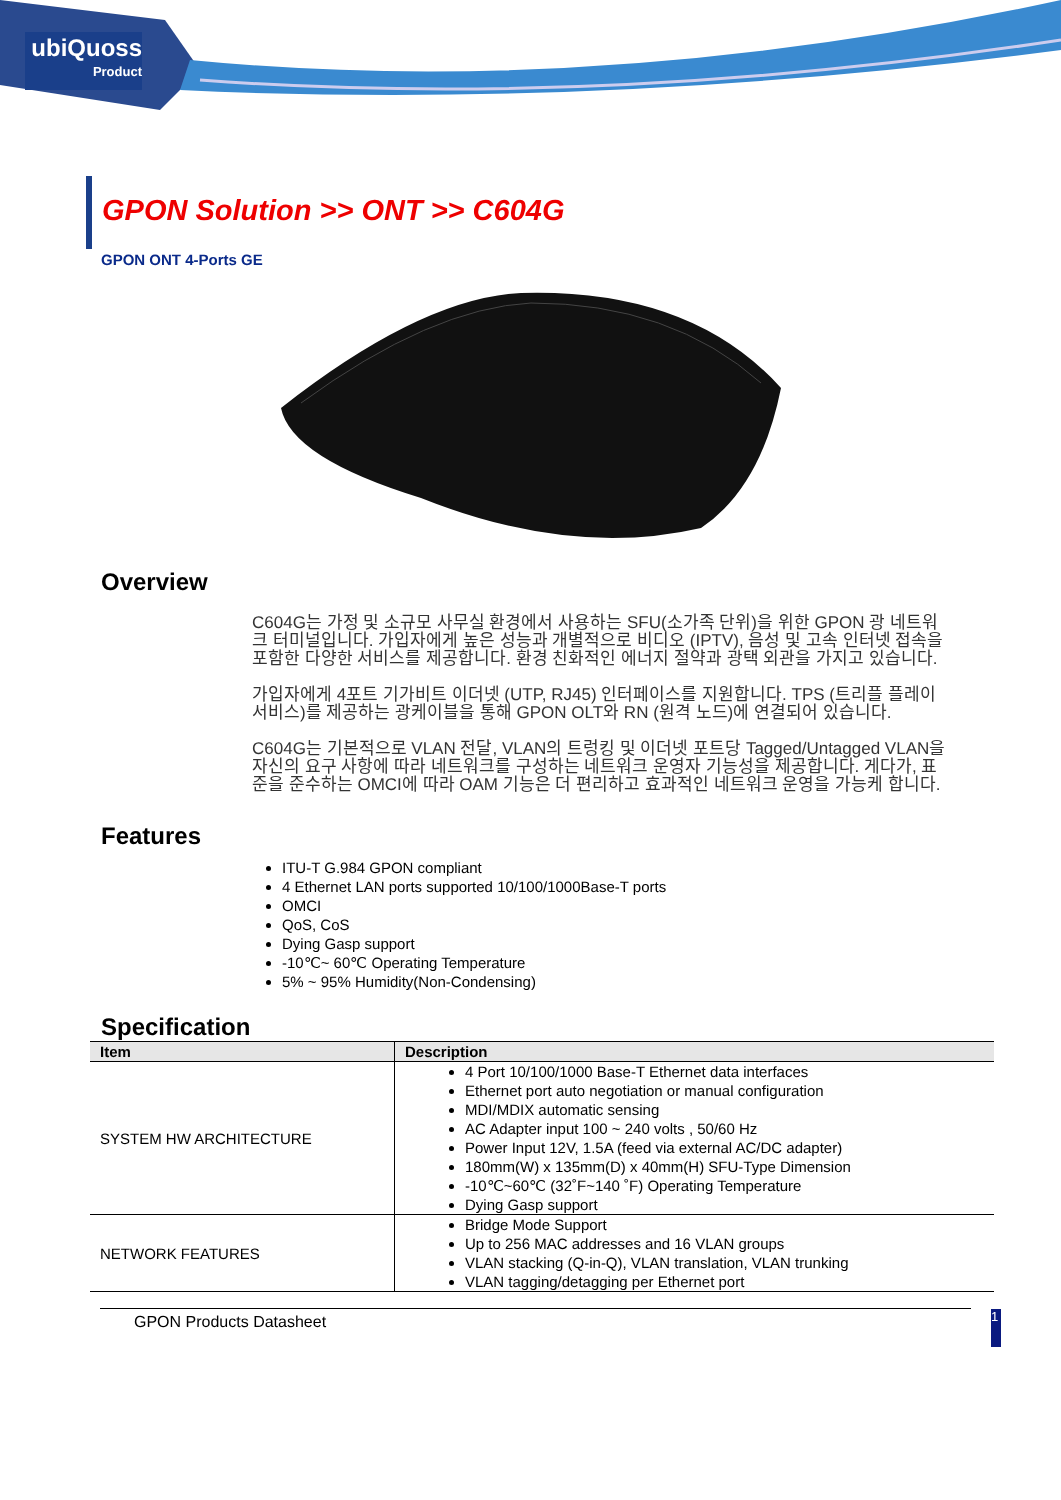ubiQuoss
Product
GPON Solution >> ONT >> C604G
GPON ONT 4-Ports GE
Overview
C604G는 가정 및 소규모 사무실 환경에서 사용하는 SFU(소가족 단위)을 위한 GPON 광 네트워크 터미널입니다. 가입자에게 높은 성능과 개별적으로 비디오 (IPTV), 음성 및 고속 인터넷 접속을 포함한 다양한 서비스를 제공합니다. 환경 친화적인 에너지 절약과 광택 외관을 가지고 있습니다.
가입자에게 4포트 기가비트 이더넷 (UTP, RJ45) 인터페이스를 지원합니다. TPS (트리플 플레이 서비스)를 제공하는 광케이블을 통해 GPON OLT와 RN (원격 노드)에 연결되어 있습니다.
C604G는 기본적으로 VLAN 전달, VLAN의 트렁킹 및 이더넷 포트당 Tagged/Untagged VLAN을 자신의 요구 사항에 따라 네트워크를 구성하는 네트워크 운영자 기능성을 제공합니다. 게다가, 표준을 준수하는 OMCI에 따라 OAM 기능은 더 편리하고 효과적인 네트워크 운영을 가능케 합니다.
Features
ITU-T G.984 GPON compliant
4 Ethernet LAN ports supported 10/100/1000Base-T ports
OMCI
QoS, CoS
Dying Gasp support
-10℃~ 60℃ Operating Temperature
5% ~ 95% Humidity(Non-Condensing)
Specification
| Item | Description |
| --- | --- |
| SYSTEM HW ARCHITECTURE | 4 Port 10/100/1000 Base-T Ethernet data interfaces Ethernet port auto negotiation or manual configuration MDI/MDIX automatic sensing AC Adapter input 100 ~ 240 volts , 50/60 Hz Power Input 12V, 1.5A (feed via external AC/DC adapter) 180mm(W) x 135mm(D) x 40mm(H) SFU-Type Dimension -10℃~60℃ (32˚F~140 ˚F) Operating Temperature Dying Gasp support |
| NETWORK FEATURES | Bridge Mode Support Up to 256 MAC addresses and 16 VLAN groups VLAN stacking (Q-in-Q), VLAN translation, VLAN trunking VLAN tagging/detagging per Ethernet port |
GPON Products Datasheet 1